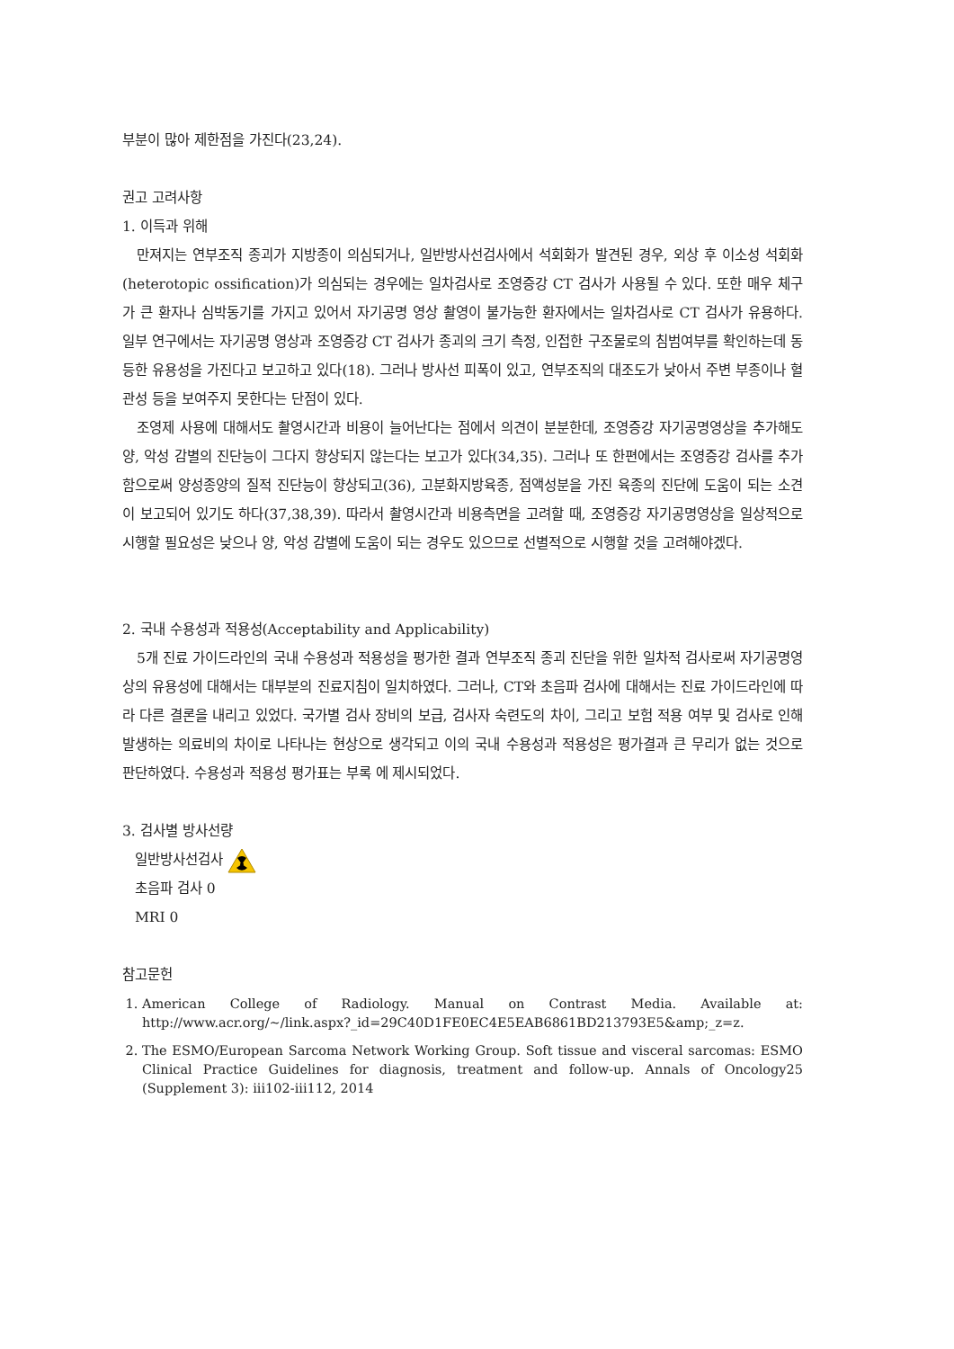부분이 많아 제한점을 가진다(23,24).
권고 고려사항
1. 이득과 위해
만져지는 연부조직 종괴가 지방종이 의심되거나, 일반방사선검사에서 석회화가 발견된 경우, 외상 후 이소성 석회화(heterotopic ossification)가 의심되는 경우에는 일차검사로 조영증강 CT 검사가 사용될 수 있다. 또한 매우 체구가 큰 환자나 심박동기를 가지고 있어서 자기공명 영상 촬영이 불가능한 환자에서는 일차검사로 CT 검사가 유용하다. 일부 연구에서는 자기공명 영상과 조영증강 CT 검사가 종괴의 크기 측정, 인접한 구조물로의 침범여부를 확인하는데 동등한 유용성을 가진다고 보고하고 있다(18). 그러나 방사선 피폭이 있고, 연부조직의 대조도가 낮아서 주변 부종이나 혈관성 등을 보여주지 못한다는 단점이 있다.
조영제 사용에 대해서도 촬영시간과 비용이 늘어난다는 점에서 의견이 분분한데, 조영증강 자기공명영상을 추가해도 양, 악성 감별의 진단능이 그다지 향상되지 않는다는 보고가 있다(34,35). 그러나 또 한편에서는 조영증강 검사를 추가함으로써 양성종양의 질적 진단능이 향상되고(36), 고분화지방육종, 점액성분을 가진 육종의 진단에 도움이 되는 소견이 보고되어 있기도 하다(37,38,39). 따라서 촬영시간과 비용측면을 고려할 때, 조영증강 자기공명영상을 일상적으로 시행할 필요성은 낮으나 양, 악성 감별에 도움이 되는 경우도 있으므로 선별적으로 시행할 것을 고려해야겠다.
2. 국내 수용성과 적용성(Acceptability and Applicability)
5개 진료 가이드라인의 국내 수용성과 적용성을 평가한 결과 연부조직 종괴 진단을 위한 일차적 검사로써 자기공명영상의 유용성에 대해서는 대부분의 진료지침이 일치하였다. 그러나, CT와 초음파 검사에 대해서는 진료 가이드라인에 따라 다른 결론을 내리고 있었다. 국가별 검사 장비의 보급, 검사자 숙련도의 차이, 그리고 보험 적용 여부 및 검사로 인해 발생하는 의료비의 차이로 나타나는 현상으로 생각되고 이의 국내 수용성과 적용성은 평가결과 큰 무리가 없는 것으로 판단하였다. 수용성과 적용성 평가표는 부록 에 제시되었다.
3. 검사별 방사선량
일반방사선검사
초음파 검사 0
MRI 0
참고문헌
1. American College of Radiology. Manual on Contrast Media. Available at: http://www.acr.org/~/link.aspx?_id=29C40D1FE0EC4E5EAB6861BD213793E5&amp;_z=z.
2. The ESMO/European Sarcoma Network Working Group. Soft tissue and visceral sarcomas: ESMO Clinical Practice Guidelines for diagnosis, treatment and follow-up. Annals of Oncology25 (Supplement 3): iii102-iii112, 2014